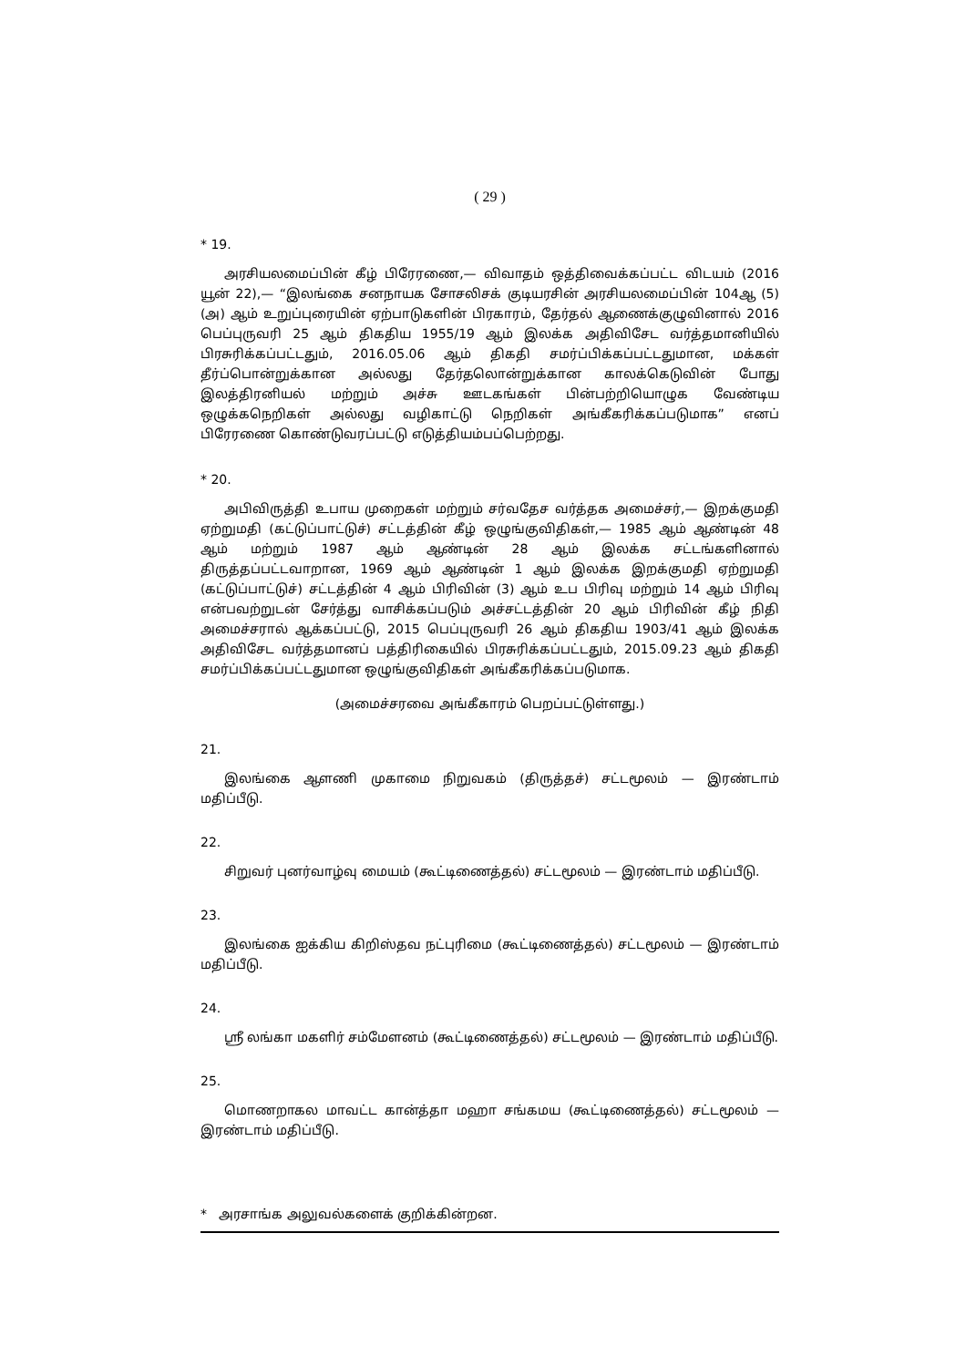( 29 )
* 19.
அரசியலமைப்பின் கீழ் பிரேரணை,— விவாதம் ஒத்திவைக்கப்பட்ட விடயம் (2016 யூன் 22),— “இலங்கை சனநாயக சோசலிசக் குடியரசின் அரசியலமைப்பின் 104ஆ (5) (அ) ஆம் உறுப்புரையின் ஏற்பாடுகளின் பிரகாரம், தேர்தல் ஆணைக்குழுவினால் 2016 பெப்புருவரி 25 ஆம் திகதிய 1955/19 ஆம் இலக்க அதிவிசேட வர்த்தமானியில் பிரசுரிக்கப்பட்டதும், 2016.05.06 ஆம் திகதி சமர்ப்பிக்கப்பட்டதுமான, மக்கள் தீர்ப்பொன்றுக்கான அல்லது தேர்தலொன்றுக்கான காலக்கெடுவின் போது இலத்திரனியல் மற்றும் அச்சு ஊடகங்கள் பின்பற்றியொழுக வேண்டிய ஒழுக்கநெறிகள் அல்லது வழிகாட்டு நெறிகள் அங்கீகரிக்கப்படுமாக” எனப் பிரேரணை கொண்டுவரப்பட்டு எடுத்தியம்பப்பெற்றது.
* 20.
அபிவிருத்தி உபாய முறைகள் மற்றும் சர்வதேச வர்த்தக அமைச்சர்,— இறக்குமதி ஏற்றுமதி (கட்டுப்பாட்டுச்) சட்டத்தின் கீழ் ஒழுங்குவிதிகள்,— 1985 ஆம் ஆண்டின் 48 ஆம் மற்றும் 1987 ஆம் ஆண்டின் 28 ஆம் இலக்க சட்டங்களினால் திருத்தப்பட்டவாறான, 1969 ஆம் ஆண்டின் 1 ஆம் இலக்க இறக்குமதி ஏற்றுமதி (கட்டுப்பாட்டுச்) சட்டத்தின் 4 ஆம் பிரிவின் (3) ஆம் உப பிரிவு மற்றும் 14 ஆம் பிரிவு என்பவற்றுடன் சேர்த்து வாசிக்கப்படும் அச்சட்டத்தின் 20 ஆம் பிரிவின் கீழ் நிதி அமைச்சரால் ஆக்கப்பட்டு, 2015 பெப்புருவரி 26 ஆம் திகதிய 1903/41 ஆம் இலக்க அதிவிசேட வர்த்தமானப் பத்திரிகையில் பிரசுரிக்கப்பட்டதும், 2015.09.23 ஆம் திகதி சமர்ப்பிக்கப்பட்டதுமான ஒழுங்குவிதிகள் அங்கீகரிக்கப்படுமாக.
(அமைச்சரவை அங்கீகாரம் பெறப்பட்டுள்ளது.)
21.
இலங்கை ஆளணி முகாமை நிறுவகம் (திருத்தச்) சட்டமூலம் — இரண்டாம் மதிப்பீடு.
22.
சிறுவர் புனர்வாழ்வு மையம் (கூட்டிணைத்தல்) சட்டமூலம் — இரண்டாம் மதிப்பீடு.
23.
இலங்கை ஐக்கிய கிறிஸ்தவ நட்புரிமை (கூட்டிணைத்தல்) சட்டமூலம் — இரண்டாம் மதிப்பீடு.
24.
ஸ்ரீ லங்கா மகளிர் சம்மேளனம் (கூட்டிணைத்தல்) சட்டமூலம் — இரண்டாம் மதிப்பீடு.
25.
மொணறாகல மாவட்ட கான்த்தா மஹா சங்கமய (கூட்டிணைத்தல்) சட்டமூலம் — இரண்டாம் மதிப்பீடு.
* அரசாங்க அலுவல்களைக் குறிக்கின்றன.